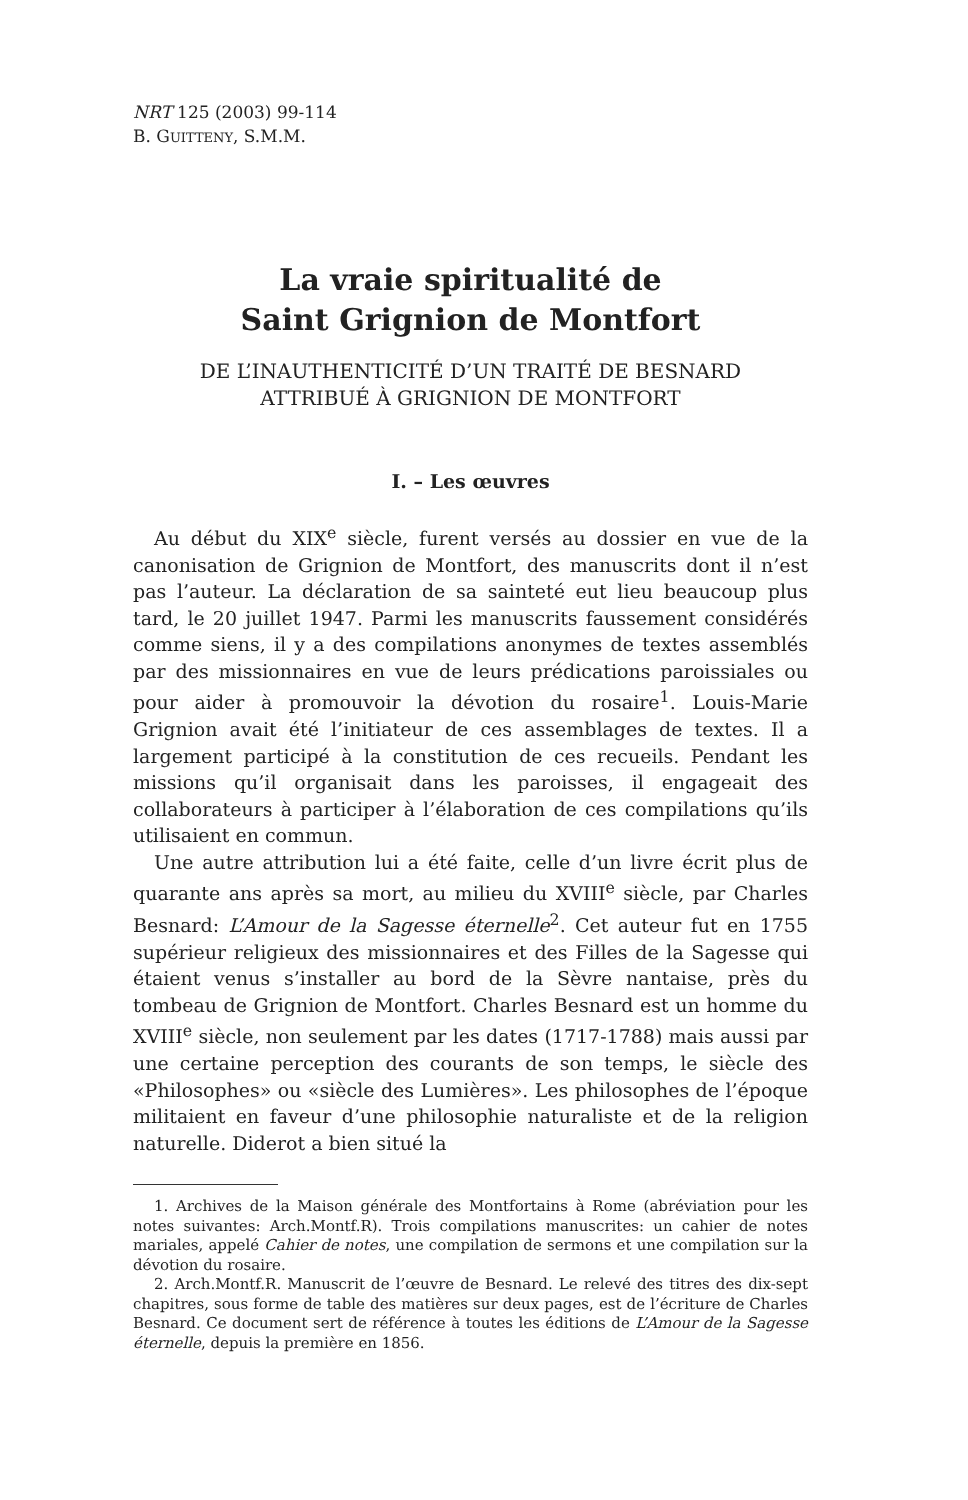NRT 125 (2003) 99-114
B. GUITTENY, S.M.M.
La vraie spiritualité de
Saint Grignion de Montfort
DE L’INAUTHENTICITÉ D’UN TRAITÉ DE BESNARD
ATTRIBUÉ À GRIGNION DE MONTFORT
I. – Les œuvres
Au début du XIX<sup>e</sup> siècle, furent versés au dossier en vue de la canonisation de Grignion de Montfort, des manuscrits dont il n’est pas l’auteur. La déclaration de sa sainteté eut lieu beaucoup plus tard, le 20 juillet 1947. Parmi les manuscrits faussement considérés comme siens, il y a des compilations anonymes de textes assemblés par des missionnaires en vue de leurs prédications paroissiales ou pour aider à promouvoir la dévotion du rosaire<sup>1</sup>. Louis-Marie Grignion avait été l’initiateur de ces assemblages de textes. Il a largement participé à la constitution de ces recueils. Pendant les missions qu’il organisait dans les paroisses, il engageait des collaborateurs à participer à l’élaboration de ces compilations qu’ils utilisaient en commun.
Une autre attribution lui a été faite, celle d’un livre écrit plus de quarante ans après sa mort, au milieu du XVIII<sup>e</sup> siècle, par Charles Besnard: L’Amour de la Sagesse éternelle<sup>2</sup>. Cet auteur fut en 1755 supérieur religieux des missionnaires et des Filles de la Sagesse qui étaient venus s’installer au bord de la Sèvre nantaise, près du tombeau de Grignion de Montfort. Charles Besnard est un homme du XVIII<sup>e</sup> siècle, non seulement par les dates (1717-1788) mais aussi par une certaine perception des courants de son temps, le siècle des «Philosophes» ou «siècle des Lumières». Les philosophes de l’époque militaient en faveur d’une philosophie naturaliste et de la religion naturelle. Diderot a bien situé la
1. Archives de la Maison générale des Montfortains à Rome (abréviation pour les notes suivantes: Arch.Montf.R). Trois compilations manuscrites: un cahier de notes mariales, appelé Cahier de notes, une compilation de sermons et une compilation sur la dévotion du rosaire.
2. Arch.Montf.R. Manuscrit de l’œuvre de Besnard. Le relevé des titres des dix-sept chapitres, sous forme de table des matières sur deux pages, est de l’écriture de Charles Besnard. Ce document sert de référence à toutes les éditions de L’Amour de la Sagesse éternelle, depuis la première en 1856.